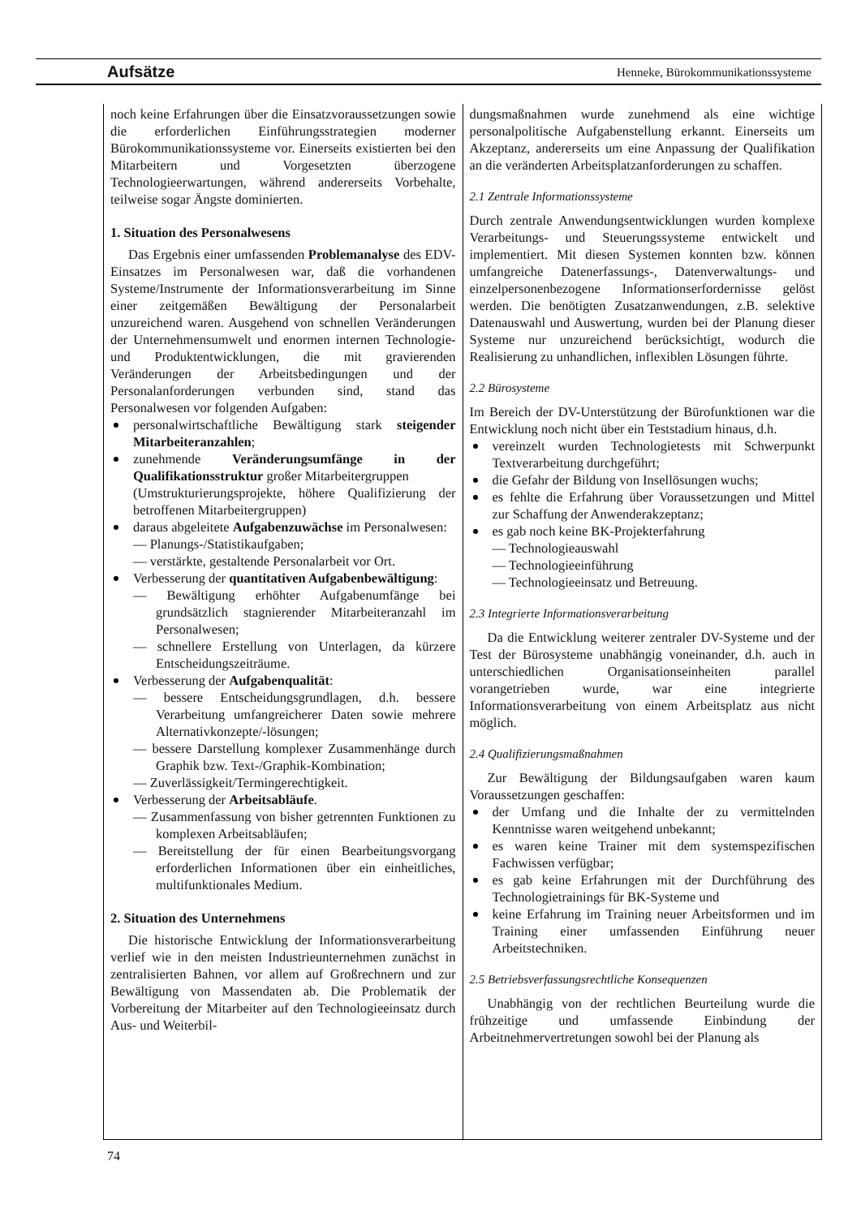Aufsätze Henneke, Bürokommunikationssysteme
noch keine Erfahrungen über die Einsatzvoraussetzungen sowie die erforderlichen Einführungsstrategien moderner Bürokommunikationssysteme vor. Einerseits existierten bei den Mitarbeitern und Vorgesetzten überzogene Technologieerwartungen, während andererseits Vorbehalte, teilweise sogar Ängste dominierten.
1. Situation des Personalwesens
Das Ergebnis einer umfassenden Problemanalyse des EDV-Einsatzes im Personalwesen war, daß die vorhandenen Systeme/Instrumente der Informationsverarbeitung im Sinne einer zeitgemäßen Bewältigung der Personalarbeit unzureichend waren. Ausgehend von schnellen Veränderungen der Unternehmensumwelt und enormen internen Technologie- und Produktentwicklungen, die mit gravierenden Veränderungen der Arbeitsbedingungen und der Personalanforderungen verbunden sind, stand das Personalwesen vor folgenden Aufgaben:
personalwirtschaftliche Bewältigung stark steigender Mitarbeiteranzahlen;
zunehmende Veränderungsumfänge in der Qualifikationsstruktur großer Mitarbeitergruppen
(Umstrukturierungsprojekte, höhere Qualifizierung der betroffenen Mitarbeitergruppen)
daraus abgeleitete Aufgabenzuwächse im Personalwesen:
— Planungs-/Statistikaufgaben;
— verstärkte, gestaltende Personalarbeit vor Ort.
Verbesserung der quantitativen Aufgabenbewältigung:
— Bewältigung erhöhter Aufgabenumfänge bei grundsätzlich stagnierender Mitarbeiteranzahl im Personalwesen;
— schnellere Erstellung von Unterlagen, da kürzere Entscheidungszeiträume.
Verbesserung der Aufgabenqualität:
— bessere Entscheidungsgrundlagen, d.h. bessere Verarbeitung umfangreicherer Daten sowie mehrere Alternativkonzepte/-lösungen;
— bessere Darstellung komplexer Zusammenhänge durch Graphik bzw. Text-/Graphik-Kombination;
— Zuverlässigkeit/Termingerechtigkeit.
Verbesserung der Arbeitsabläufe.
— Zusammenfassung von bisher getrennten Funktionen zu komplexen Arbeitsabläufen;
— Bereitstellung der für einen Bearbeitungsvorgang erforderlichen Informationen über ein einheitliches, multifunktionales Medium.
2. Situation des Unternehmens
Die historische Entwicklung der Informationsverarbeitung verlief wie in den meisten Industrieunternehmen zunächst in zentralisierten Bahnen, vor allem auf Großrechnern und zur Bewältigung von Massendaten ab. Die Problematik der Vorbereitung der Mitarbeiter auf den Technologieeinsatz durch Aus- und Weiterbil-
dungsmaßnahmen wurde zunehmend als eine wichtige personalpolitische Aufgabenstellung erkannt. Einerseits um Akzeptanz, andererseits um eine Anpassung der Qualifikation an die veränderten Arbeitsplatzanforderungen zu schaffen.
2.1 Zentrale Informationssysteme
Durch zentrale Anwendungsentwicklungen wurden komplexe Verarbeitungs- und Steuerungssysteme entwickelt und implementiert. Mit diesen Systemen konnten bzw. können umfangreiche Datenerfassungs-, Datenverwaltungs- und einzelpersonenbezogene Informationserfordernisse gelöst werden. Die benötigten Zusatzanwendungen, z.B. selektive Datenauswahl und Auswertung, wurden bei der Planung dieser Systeme nur unzureichend berücksichtigt, wodurch die Realisierung zu unhandlichen, inflexiblen Lösungen führte.
2.2 Bürosysteme
Im Bereich der DV-Unterstützung der Bürofunktionen war die Entwicklung noch nicht über ein Teststadium hinaus, d.h.
vereinzelt wurden Technologietests mit Schwerpunkt Textverarbeitung durchgeführt;
die Gefahr der Bildung von Insellösungen wuchs;
es fehlte die Erfahrung über Voraussetzungen und Mittel zur Schaffung der Anwenderakzeptanz;
es gab noch keine BK-Projekterfahrung
— Technologieauswahl
— Technologieeinführung
— Technologieeinsatz und Betreuung.
2.3 Integrierte Informationsverarbeitung
Da die Entwicklung weiterer zentraler DV-Systeme und der Test der Bürosysteme unabhängig voneinander, d.h. auch in unterschiedlichen Organisationseinheiten parallel vorangetrieben wurde, war eine integrierte Informationsverarbeitung von einem Arbeitsplatz aus nicht möglich.
2.4 Qualifizierungsmaßnahmen
Zur Bewältigung der Bildungsaufgaben waren kaum Voraussetzungen geschaffen:
der Umfang und die Inhalte der zu vermittelnden Kenntnisse waren weitgehend unbekannt;
es waren keine Trainer mit dem systemspezifischen Fachwissen verfügbar;
es gab keine Erfahrungen mit der Durchführung des Technologietrainings für BK-Systeme und
keine Erfahrung im Training neuer Arbeitsformen und im Training einer umfassenden Einführung neuer Arbeitstechniken.
2.5 Betriebsverfassungsrechtliche Konsequenzen
Unabhängig von der rechtlichen Beurteilung wurde die frühzeitige und umfassende Einbindung der Arbeitnehmervertretungen sowohl bei der Planung als
74